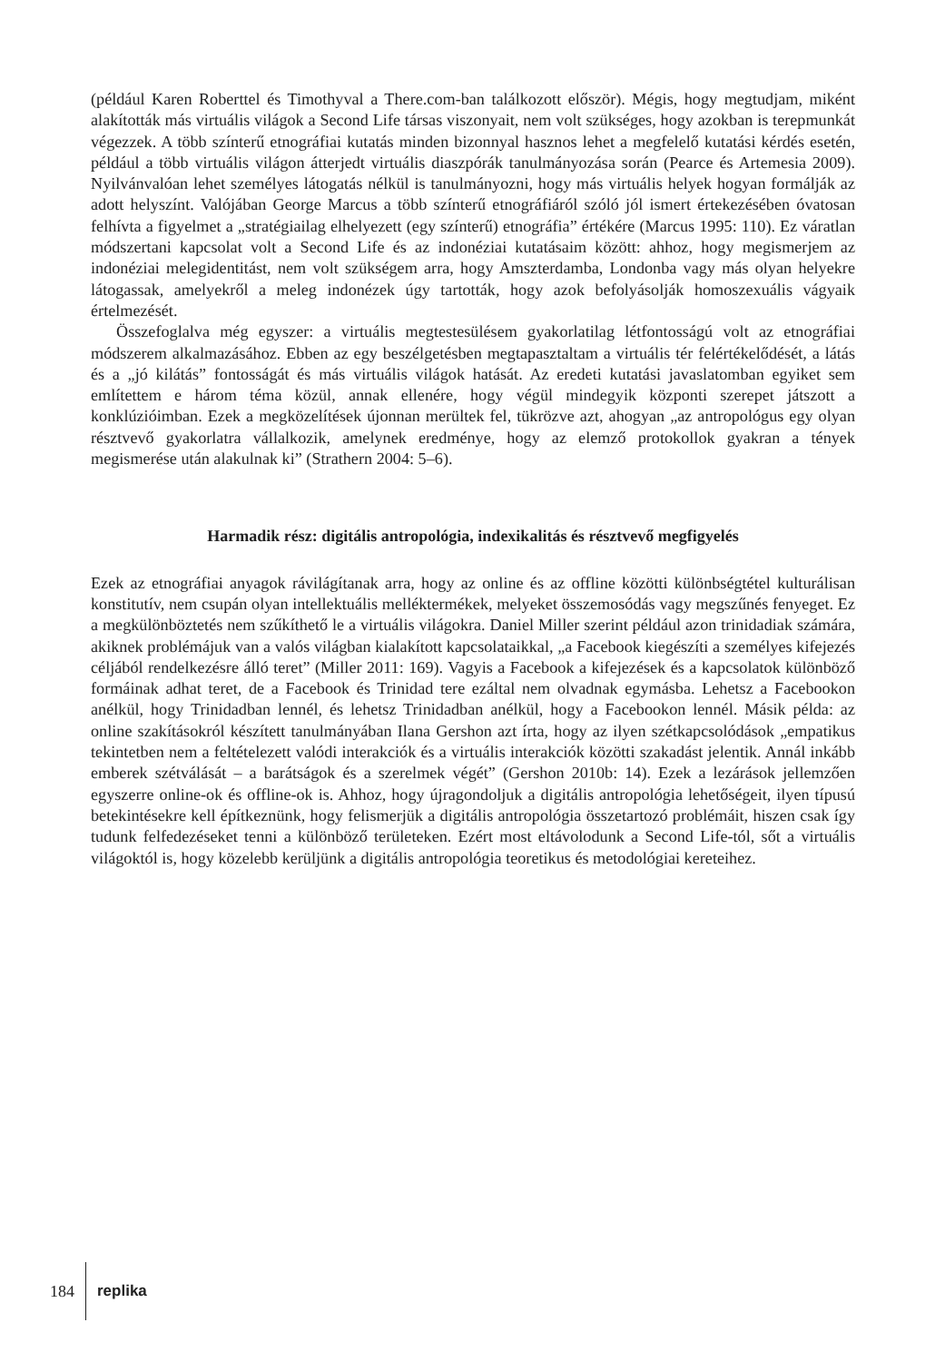(például Karen Roberttel és Timothyval a There.com-ban találkozott először). Mégis, hogy megtudjam, miként alakították más virtuális világok a Second Life társas viszonyait, nem volt szükséges, hogy azokban is terepmunkát végezzek. A több színterű etnográfiai kutatás minden bizonnyal hasznos lehet a megfelelő kutatási kérdés esetén, például a több virtuális világon átterjedt virtuális diaszpórák tanulmányozása során (Pearce és Artemesia 2009). Nyilvánvalóan lehet személyes látogatás nélkül is tanulmányozni, hogy más virtuális helyek hogyan formálják az adott helyszínt. Valójában George Marcus a több színterű etnográfiáról szóló jól ismert értekezésében óvatosan felhívta a figyelmet a „stratégiailag elhelyezett (egy színterű) etnográfia” értékére (Marcus 1995: 110). Ez váratlan módszertani kapcsolat volt a Second Life és az indonéziai kutatásaim között: ahhoz, hogy megismerjem az indonéziai melegidentitást, nem volt szükségem arra, hogy Amszterdamba, Londonba vagy más olyan helyekre látogassak, amelyekről a meleg indonézek úgy tartották, hogy azok befolyásolják homoszexuális vágyaik értelmezését.
Összefoglalva még egyszer: a virtuális megtestesülésem gyakorlatilag létfontosságú volt az etnográfiai módszerem alkalmazásához. Ebben az egy beszélgetésben megtapasztaltam a virtuális tér felértékelődését, a látás és a „jó kilátás” fontosságát és más virtuális világok hatását. Az eredeti kutatási javaslatomban egyiket sem említettem e három téma közül, annak ellenére, hogy végül mindegyik központi szerepet játszott a konklúzióimban. Ezek a megközelítések újonnan merültek fel, tükrözve azt, ahogyan „az antropológus egy olyan résztvevő gyakorlatra vállalkozik, amelynek eredménye, hogy az elemző protokollok gyakran a tények megismerése után alakulnak ki” (Strathern 2004: 5–6).
Harmadik rész: digitális antropológia, indexikalitás és résztvevő megfigyelés
Ezek az etnográfiai anyagok rávilágítanak arra, hogy az online és az offline közötti különbségtétel kulturálisan konstitutív, nem csupán olyan intellektuális melléktermékek, melyeket összemosódás vagy megszűnés fenyeget. Ez a megkülönböztetés nem szűkíthető le a virtuális világokra. Daniel Miller szerint például azon trinidadiak számára, akiknek problémájuk van a valós világban kialakított kapcsolataikkal, „a Facebook kiegészíti a személyes kifejezés céljából rendelkezésre álló teret” (Miller 2011: 169). Vagyis a Facebook a kifejezések és a kapcsolatok különböző formáinak adhat teret, de a Facebook és Trinidad tere ezáltal nem olvadnak egymásba. Lehetsz a Facebookon anélkül, hogy Trinidadban lennél, és lehetsz Trinidadban anélkül, hogy a Facebookon lennél. Másik példa: az online szakításokról készített tanulmányában Ilana Gershon azt írta, hogy az ilyen szétkapcsolódások „empatikus tekintetben nem a feltételezett valódi interakciók és a virtuális interakciók közötti szakadást jelentik. Annál inkább emberek szétválását – a barátságok és a szerelmek végét” (Gershon 2010b: 14). Ezek a lezárások jellemzően egyszerre online-ok és offline-ok is. Ahhoz, hogy újragondoljuk a digitális antropológia lehetőségeit, ilyen típusú betekintésekre kell építkeznünk, hogy felismerjük a digitális antropológia összetartozó problémáit, hiszen csak így tudunk felfedezéseket tenni a különböző területeken. Ezért most eltávolodunk a Second Life-tól, sőt a virtuális világoktól is, hogy közelebb kerüljünk a digitális antropológia teoretikus és metodológiai kereteihez.
184 replika